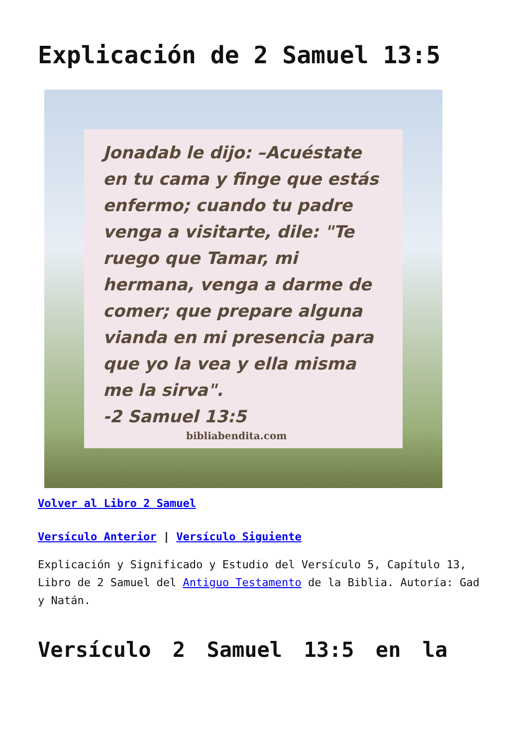Explicación de 2 Samuel 13:5
Jonadab le dijo: –Acuéstate en tu cama y finge que estás enfermo; cuando tu padre venga a visitarte, dile: "Te ruego que Tamar, mi hermana, venga a darme de comer; que prepare alguna vianda en mi presencia para que yo la vea y ella misma me la sirva".
-2 Samuel 13:5
bibliabendita.com
Volver al Libro 2 Samuel
Versículo Anterior | Versículo Siguiente
Explicación y Significado y Estudio del Versículo 5, Capítulo 13, Libro de 2 Samuel del Antiguo Testamento de la Biblia. Autoría: Gad y Natán.
Versículo 2 Samuel 13:5 en la